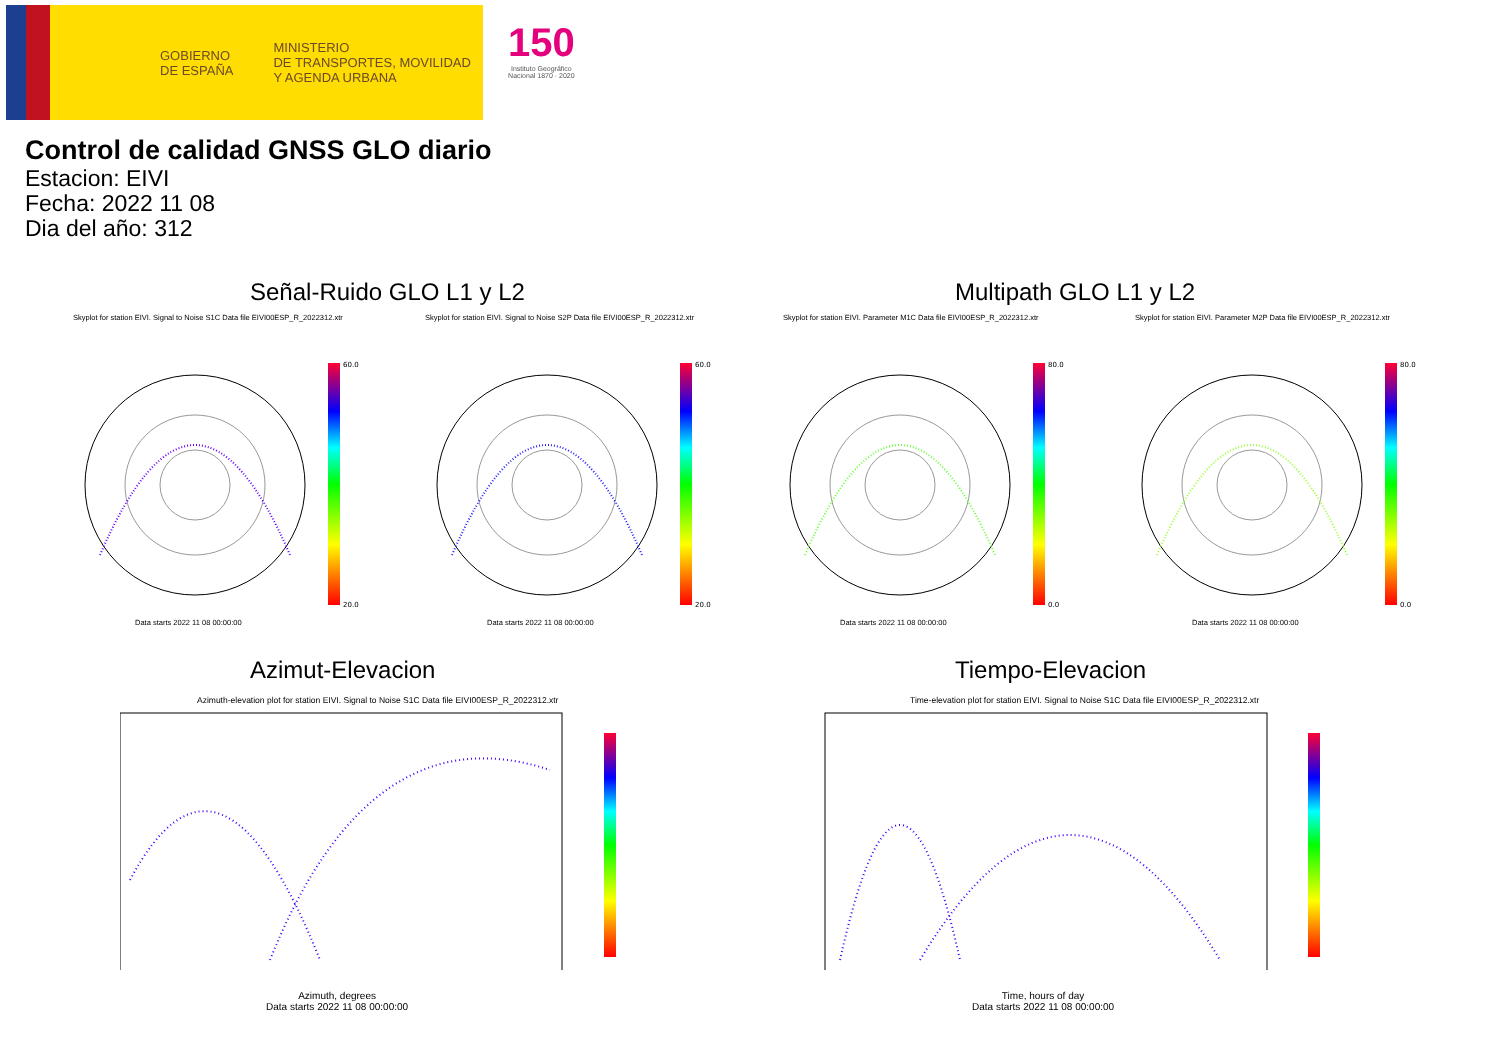GOBIERNO
DE ESPAÑA
MINISTERIO
DE TRANSPORTES, MOVILIDAD
Y AGENDA URBANA
150
Instituto Geográfico
Nacional 1870 · 2020
Control de calidad GNSS GLO diario
Estacion: EIVI
Fecha: 2022 11 08
Dia del año: 312
Señal-Ruido GLO L1 y L2 Multipath GLO L1 y L2
Skyplot for station EIVI. Signal to Noise S1C Data file EIVI00ESP_R_2022312.xtr
Skyplot for station EIVI. Signal to Noise S2P Data file EIVI00ESP_R_2022312.xtr
Skyplot for station EIVI. Parameter M1C Data file EIVI00ESP_R_2022312.xtr
Skyplot for station EIVI. Parameter M2P Data file EIVI00ESP_R_2022312.xtr
60.0
20.0
60.0
20.0
80.0
0.0
80.0
0.0
Data starts 2022 11 08 00:00:00
Data starts 2022 11 08 00:00:00
Data starts 2022 11 08 00:00:00
Data starts 2022 11 08 00:00:00
Azimut-Elevacion Tiempo-Elevacion
Azimuth-elevation plot for station EIVI. Signal to Noise S1C Data file EIVI00ESP_R_2022312.xtr
Time-elevation plot for station EIVI. Signal to Noise S1C Data file EIVI00ESP_R_2022312.xtr
Azimuth, degrees
Data starts 2022 11 08 00:00:00
Time, hours of day
Data starts 2022 11 08 00:00:00